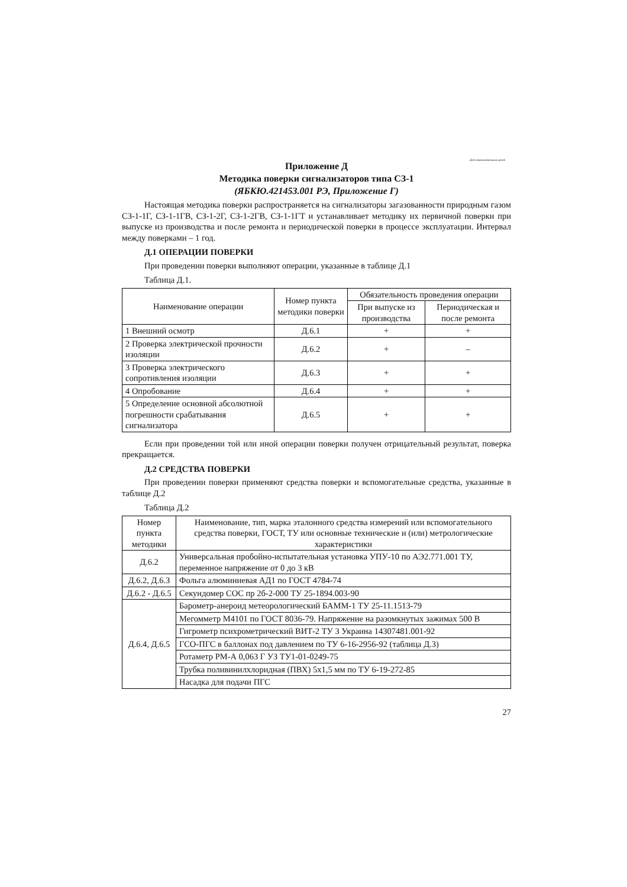Для ознакомительных целей
Приложение Д
Методика поверки сигнализаторов типа СЗ-1
(ЯБКЮ.421453.001 РЭ, Приложение Г)
Настоящая методика поверки распространяется на сигнализаторы загазованности природным газом СЗ-1-1Г, СЗ-1-1ГВ, СЗ-1-2Г, СЗ-1-2ГВ, СЗ-1-1ГТ и устанавливает методику их первичной поверки при выпуске из производства и после ремонта и периодической поверки в процессе эксплуатации. Интервал между поверками – 1 год.
Д.1 ОПЕРАЦИИ ПОВЕРКИ
При проведении поверки выполняют операции, указанные в таблице Д.1
Таблица Д.1.
| Наименование операции | Номер пункта методики поверки | Обязательность проведения операции | |
| --- | --- | --- | --- |
| | | При выпуске из производства | Периодическая и после ремонта |
| 1 Внешний осмотр | Д.6.1 | + | + |
| 2 Проверка электрической прочности изоляции | Д.6.2 | + | – |
| 3 Проверка электрического сопротивления изоляции | Д.6.3 | + | + |
| 4 Опробование | Д.6.4 | + | + |
| 5 Определение основной абсолютной погрешности срабатывания сигнализатора | Д.6.5 | + | + |
Если при проведении той или иной операции поверки получен отрицательный результат, поверка прекращается.
Д.2 СРЕДСТВА ПОВЕРКИ
При проведении поверки применяют средства поверки и вспомогательные средства, указанные в таблице Д.2
Таблица Д.2
| Номер пункта методики | Наименование, тип, марка эталонного средства измерений или вспомогательного средства поверки, ГОСТ, ТУ или основные технические и (или) метрологические характеристики |
| --- | --- |
| Д.6.2 | Универсальная пробойно-испытательная установка УПУ-10 по АЭ2.771.001 ТУ, переменное напряжение от 0 до 3 кВ |
| Д.6.2, Д.6.3 | Фольга алюминиевая АД1 по ГОСТ 4784-74 |
| Д.6.2 - Д.6.5 | Секундомер СОС пр 2б-2-000 ТУ 25-1894.003-90 |
| Д.6.4, Д.6.5 | Барометр-анероид метеорологический БАММ-1 ТУ 25-11.1513-79 |
| | Мегомметр М4101 по ГОСТ 8036-79. Напряжение на разомкнутых зажимах 500 В |
| | Гигрометр психрометрический ВИТ-2 ТУ 3 Украина 14307481.001-92 |
| | ГСО-ПГС в баллонах под давлением по ТУ 6-16-2956-92 (таблица Д.3) |
| | Ротаметр РМ-А 0,063 Г УЗ ТУ1-01-0249-75 |
| | Трубка поливинилхлоридная (ПВХ) 5х1,5 мм по ТУ 6-19-272-85 |
| | Насадка для подачи ПГС |
27